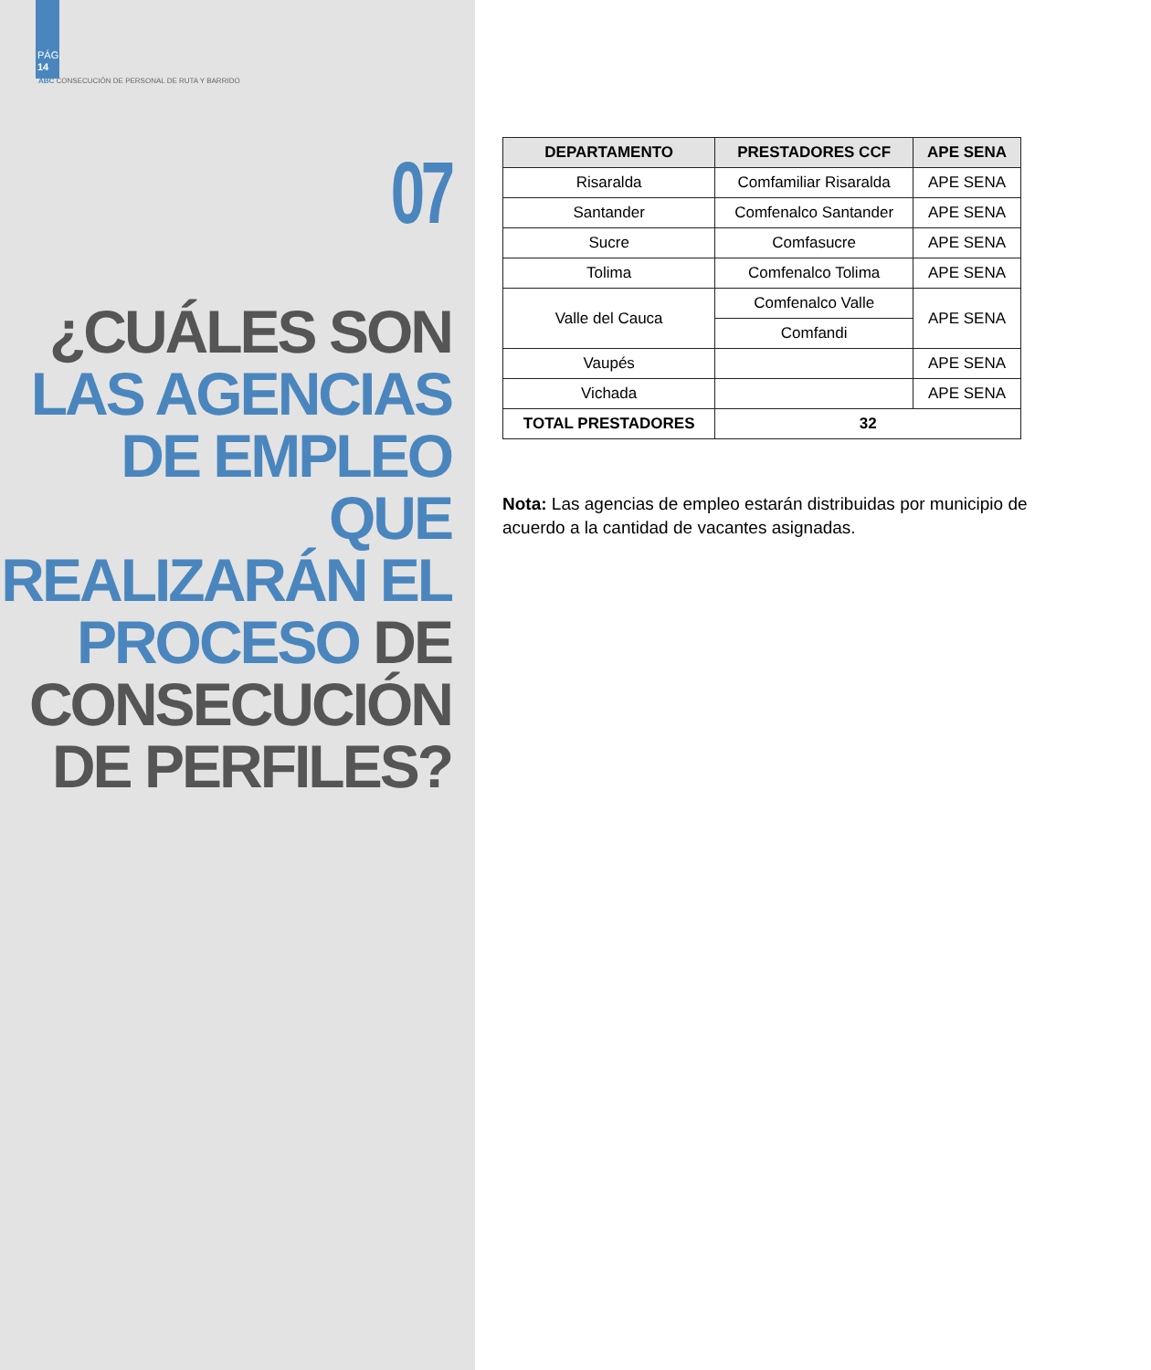PÁG.
14
ABC CONSECUCIÓN DE PERSONAL DE RUTA Y BARRIDO
07
¿CUÁLES SON
LAS AGENCIAS
DE EMPLEO QUE
REALIZARÁN EL
PROCESO DE
CONSECUCIÓN
DE PERFILES?
| DEPARTAMENTO | PRESTADORES CCF | APE SENA |
| --- | --- | --- |
| Risaralda | Comfamiliar Risaralda | APE SENA |
| Santander | Comfenalco Santander | APE SENA |
| Sucre | Comfasucre | APE SENA |
| Tolima | Comfenalco Tolima | APE SENA |
| Valle del Cauca | Comfenalco Valle | APE SENA |
| | Comfandi | |
| Vaupés | | APE SENA |
| Vichada | | APE SENA |
| TOTAL PRESTADORES | 32 | |
Nota: Las agencias de empleo estarán distribuidas por municipio de acuerdo a la cantidad de vacantes asignadas.